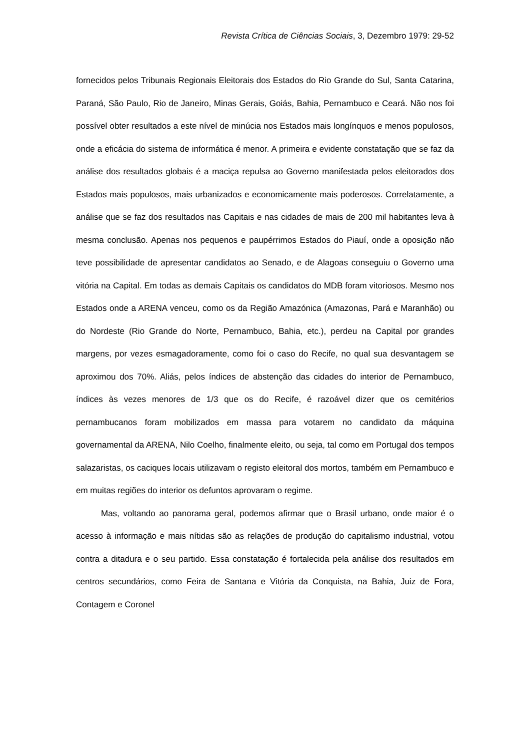Revista Crítica de Ciências Sociais, 3, Dezembro 1979: 29-52
fornecidos pelos Tribunais Regionais Eleitorais dos Estados do Rio Grande do Sul, Santa Catarina, Paraná, São Paulo, Rio de Janeiro, Minas Gerais, Goiás, Bahia, Pernambuco e Ceará. Não nos foi possível obter resultados a este nível de minúcia nos Estados mais longínquos e menos populosos, onde a eficácia do sistema de informática é menor. A primeira e evidente constatação que se faz da análise dos resultados globais é a maciça repulsa ao Governo manifestada pelos eleitorados dos Estados mais populosos, mais urbanizados e economicamente mais poderosos. Correlatamente, a análise que se faz dos resultados nas Capitais e nas cidades de mais de 200 mil habitantes leva à mesma conclusão. Apenas nos pequenos e paupérrimos Estados do Piauí, onde a oposição não teve possibilidade de apresentar candidatos ao Senado, e de Alagoas conseguiu o Governo uma vitória na Capital. Em todas as demais Capitais os candidatos do MDB foram vitoriosos. Mesmo nos Estados onde a ARENA venceu, como os da Região Amazónica (Amazonas, Pará e Maranhão) ou do Nordeste (Rio Grande do Norte, Pernambuco, Bahia, etc.), perdeu na Capital por grandes margens, por vezes esmagadoramente, como foi o caso do Recife, no qual sua desvantagem se aproximou dos 70%. Aliás, pelos índices de abstenção das cidades do interior de Pernambuco, índices às vezes menores de 1/3 que os do Recife, é razoável dizer que os cemitérios pernambucanos foram mobilizados em massa para votarem no candidato da máquina governamental da ARENA, Nilo Coelho, finalmente eleito, ou seja, tal como em Portugal dos tempos salazaristas, os caciques locais utilizavam o registo eleitoral dos mortos, também em Pernambuco e em muitas regiões do interior os defuntos aprovaram o regime.
Mas, voltando ao panorama geral, podemos afirmar que o Brasil urbano, onde maior é o acesso à informação e mais nítidas são as relações de produção do capitalismo industrial, votou contra a ditadura e o seu partido. Essa constatação é fortalecida pela análise dos resultados em centros secundários, como Feira de Santana e Vitória da Conquista, na Bahia, Juiz de Fora, Contagem e Coronel